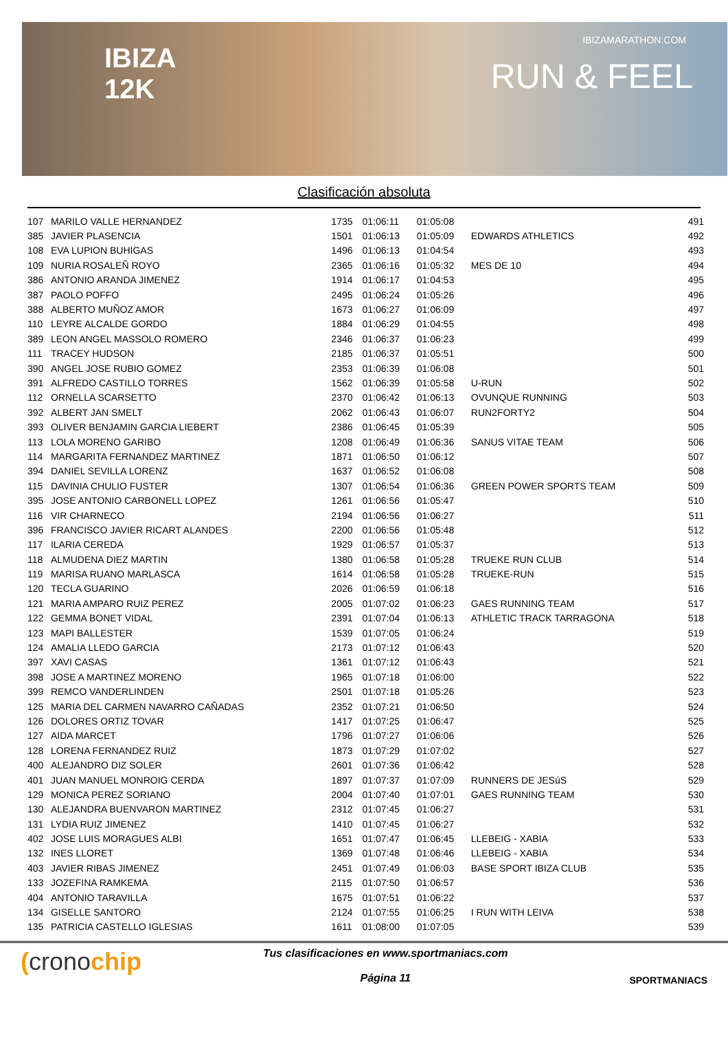IBIZA
12K
IBIZAMARATHON.COM
RUN & FEEL
Clasificación absoluta
| 107 | MARILO VALLE HERNANDEZ | 1735 | 01:06:11 | 01:05:08 | | 491 |
| 385 | JAVIER PLASENCIA | 1501 | 01:06:13 | 01:05:09 | EDWARDS ATHLETICS | 492 |
| 108 | EVA LUPION BUHIGAS | 1496 | 01:06:13 | 01:04:54 | | 493 |
| 109 | NURIA ROSALEÑ ROYO | 2365 | 01:06:16 | 01:05:32 | MES DE 10 | 494 |
| 386 | ANTONIO ARANDA JIMENEZ | 1914 | 01:06:17 | 01:04:53 | | 495 |
| 387 | PAOLO POFFO | 2495 | 01:06:24 | 01:05:26 | | 496 |
| 388 | ALBERTO MUÑOZ AMOR | 1673 | 01:06:27 | 01:06:09 | | 497 |
| 110 | LEYRE ALCALDE GORDO | 1884 | 01:06:29 | 01:04:55 | | 498 |
| 389 | LEON ANGEL MASSOLO ROMERO | 2346 | 01:06:37 | 01:06:23 | | 499 |
| 111 | TRACEY HUDSON | 2185 | 01:06:37 | 01:05:51 | | 500 |
| 390 | ANGEL JOSE RUBIO GOMEZ | 2353 | 01:06:39 | 01:06:08 | | 501 |
| 391 | ALFREDO CASTILLO TORRES | 1562 | 01:06:39 | 01:05:58 | U-RUN | 502 |
| 112 | ORNELLA SCARSETTO | 2370 | 01:06:42 | 01:06:13 | OVUNQUE RUNNING | 503 |
| 392 | ALBERT JAN SMELT | 2062 | 01:06:43 | 01:06:07 | RUN2FORTY2 | 504 |
| 393 | OLIVER BENJAMIN GARCIA LIEBERT | 2386 | 01:06:45 | 01:05:39 | | 505 |
| 113 | LOLA MORENO GARIBO | 1208 | 01:06:49 | 01:06:36 | SANUS VITAE TEAM | 506 |
| 114 | MARGARITA FERNANDEZ MARTINEZ | 1871 | 01:06:50 | 01:06:12 | | 507 |
| 394 | DANIEL SEVILLA LORENZ | 1637 | 01:06:52 | 01:06:08 | | 508 |
| 115 | DAVINIA CHULIO FUSTER | 1307 | 01:06:54 | 01:06:36 | GREEN POWER SPORTS TEAM | 509 |
| 395 | JOSE ANTONIO CARBONELL LOPEZ | 1261 | 01:06:56 | 01:05:47 | | 510 |
| 116 | VIR CHARNECO | 2194 | 01:06:56 | 01:06:27 | | 511 |
| 396 | FRANCISCO JAVIER RICART ALANDES | 2200 | 01:06:56 | 01:05:48 | | 512 |
| 117 | ILARIA CEREDA | 1929 | 01:06:57 | 01:05:37 | | 513 |
| 118 | ALMUDENA DIEZ MARTIN | 1380 | 01:06:58 | 01:05:28 | TRUEKE RUN CLUB | 514 |
| 119 | MARISA RUANO MARLASCA | 1614 | 01:06:58 | 01:05:28 | TRUEKE-RUN | 515 |
| 120 | TECLA GUARINO | 2026 | 01:06:59 | 01:06:18 | | 516 |
| 121 | MARIA AMPARO RUIZ PEREZ | 2005 | 01:07:02 | 01:06:23 | GAES RUNNING TEAM | 517 |
| 122 | GEMMA BONET VIDAL | 2391 | 01:07:04 | 01:06:13 | ATHLETIC TRACK TARRAGONA | 518 |
| 123 | MAPI BALLESTER | 1539 | 01:07:05 | 01:06:24 | | 519 |
| 124 | AMALIA LLEDO GARCIA | 2173 | 01:07:12 | 01:06:43 | | 520 |
| 397 | XAVI CASAS | 1361 | 01:07:12 | 01:06:43 | | 521 |
| 398 | JOSE A MARTINEZ MORENO | 1965 | 01:07:18 | 01:06:00 | | 522 |
| 399 | REMCO VANDERLINDEN | 2501 | 01:07:18 | 01:05:26 | | 523 |
| 125 | MARIA DEL CARMEN NAVARRO CAÑADAS | 2352 | 01:07:21 | 01:06:50 | | 524 |
| 126 | DOLORES ORTIZ TOVAR | 1417 | 01:07:25 | 01:06:47 | | 525 |
| 127 | AIDA MARCET | 1796 | 01:07:27 | 01:06:06 | | 526 |
| 128 | LORENA FERNANDEZ RUIZ | 1873 | 01:07:29 | 01:07:02 | | 527 |
| 400 | ALEJANDRO DIZ SOLER | 2601 | 01:07:36 | 01:06:42 | | 528 |
| 401 | JUAN MANUEL MONROIG CERDA | 1897 | 01:07:37 | 01:07:09 | RUNNERS DE JESúS | 529 |
| 129 | MONICA PEREZ SORIANO | 2004 | 01:07:40 | 01:07:01 | GAES RUNNING TEAM | 530 |
| 130 | ALEJANDRA BUENVARON MARTINEZ | 2312 | 01:07:45 | 01:06:27 | | 531 |
| 131 | LYDIA RUIZ JIMENEZ | 1410 | 01:07:45 | 01:06:27 | | 532 |
| 402 | JOSE LUIS MORAGUES ALBI | 1651 | 01:07:47 | 01:06:45 | LLEBEIG - XABIA | 533 |
| 132 | INES LLORET | 1369 | 01:07:48 | 01:06:46 | LLEBEIG - XABIA | 534 |
| 403 | JAVIER RIBAS JIMENEZ | 2451 | 01:07:49 | 01:06:03 | BASE SPORT IBIZA CLUB | 535 |
| 133 | JOZEFINA RAMKEMA | 2115 | 01:07:50 | 01:06:57 | | 536 |
| 404 | ANTONIO TARAVILLA | 1675 | 01:07:51 | 01:06:22 | | 537 |
| 134 | GISELLE SANTORO | 2124 | 01:07:55 | 01:06:25 | I RUN WITH LEIVA | 538 |
| 135 | PATRICIA CASTELLO IGLESIAS | 1611 | 01:08:00 | 01:07:05 | | 539 |
(cronochip
Tus clasificaciones en www.sportmaniacs.com
Página 11
SPORTMANIACS